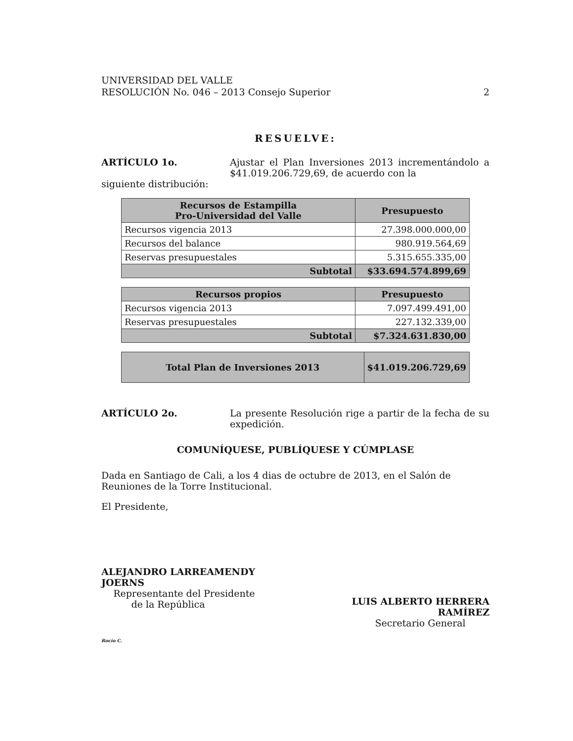UNIVERSIDAD DEL VALLE
RESOLUCIÓN No. 046 – 2013 Consejo Superior
2
RESUELVE:
ARTÍCULO 1o. Ajustar el Plan Inversiones 2013 incrementándolo a $41.019.206.729,69, de acuerdo con la
siguiente distribución:
| Recursos de Estampilla Pro-Universidad del Valle | Presupuesto |
| --- | --- |
| Recursos vigencia 2013 | 27.398.000.000,00 |
| Recursos del balance | 980.919.564,69 |
| Reservas presupuestales | 5.315.655.335,00 |
| Subtotal | $33.694.574.899,69 |
| Recursos propios | Presupuesto |
| --- | --- |
| Recursos vigencia 2013 | 7.097.499.491,00 |
| Reservas presupuestales | 227.132.339,00 |
| Subtotal | $7.324.631.830,00 |
| Total Plan de Inversiones 2013 | $41.019.206.729,69 |
ARTÍCULO 2o. La presente Resolución rige a partir de la fecha de su expedición.
COMUNÍQUESE, PUBLÍQUESE Y CÚMPLASE
Dada en Santiago de Cali, a los 4 dias de octubre de 2013, en el Salón de Reuniones de la Torre Institucional.
El Presidente,
ALEJANDRO LARREAMENDY JOERNS
Representante del Presidente
de la República
LUIS ALBERTO HERRERA RAMÍREZ
Secretario General
Rocío C.